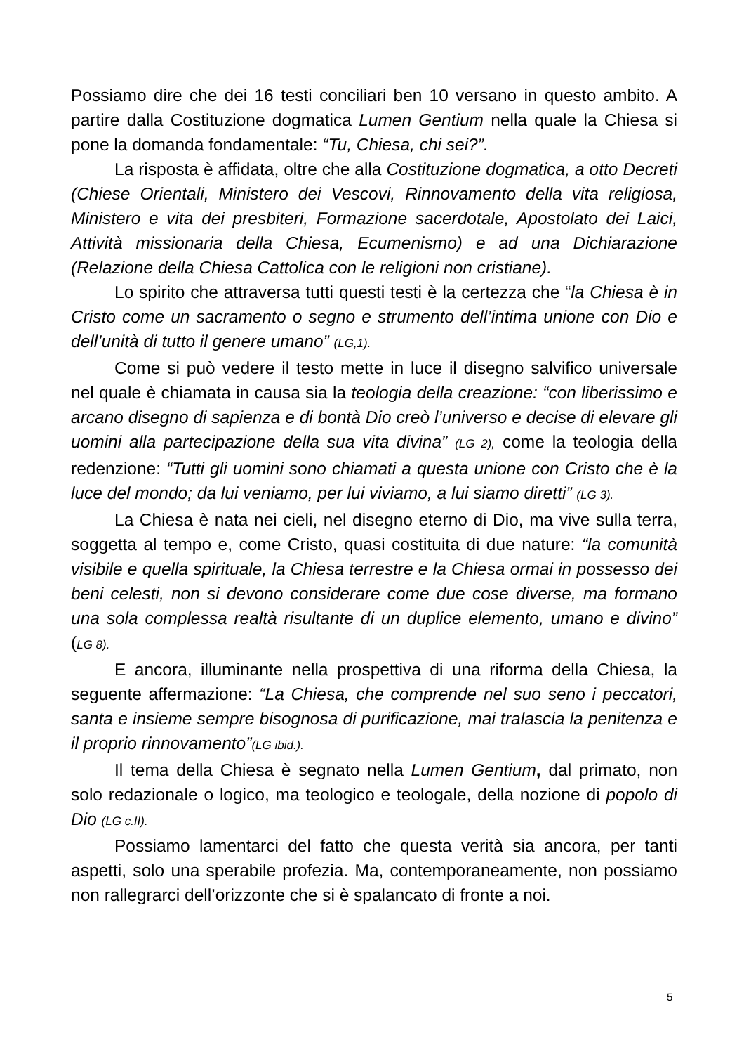Possiamo dire che dei 16 testi conciliari ben 10 versano in questo ambito. A partire dalla Costituzione dogmatica Lumen Gentium nella quale la Chiesa si pone la domanda fondamentale: “Tu, Chiesa, chi sei?”.
La risposta è affidata, oltre che alla Costituzione dogmatica, a otto Decreti (Chiese Orientali, Ministero dei Vescovi, Rinnovamento della vita religiosa, Ministero e vita dei presbiteri, Formazione sacerdotale, Apostolato dei Laici, Attività missionaria della Chiesa, Ecumenismo) e ad una Dichiarazione (Relazione della Chiesa Cattolica con le religioni non cristiane).
Lo spirito che attraversa tutti questi testi è la certezza che “la Chiesa è in Cristo come un sacramento o segno e strumento dell’intima unione con Dio e dell’unità di tutto il genere umano” (LG,1).
Come si può vedere il testo mette in luce il disegno salvifico universale nel quale è chiamata in causa sia la teologia della creazione: “con liberissimo e arcano disegno di sapienza e di bontà Dio creò l’universo e decise di elevare gli uomini alla partecipazione della sua vita divina” (LG 2), come la teologia della redenzione: “Tutti gli uomini sono chiamati a questa unione con Cristo che è la luce del mondo; da lui veniamo, per lui viviamo, a lui siamo diretti” (LG 3).
La Chiesa è nata nei cieli, nel disegno eterno di Dio, ma vive sulla terra, soggetta al tempo e, come Cristo, quasi costituita di due nature: “la comunità visibile e quella spirituale, la Chiesa terrestre e la Chiesa ormai in possesso dei beni celesti, non si devono considerare come due cose diverse, ma formano una sola complessa realtà risultante di un duplice elemento, umano e divino” (LG 8).
E ancora, illuminante nella prospettiva di una riforma della Chiesa, la seguente affermazione: “La Chiesa, che comprende nel suo seno i peccatori, santa e insieme sempre bisognosa di purificazione, mai tralascia la penitenza e il proprio rinnovamento”(LG ibid.).
Il tema della Chiesa è segnato nella Lumen Gentium, dal primato, non solo redazionale o logico, ma teologico e teologale, della nozione di popolo di Dio (LG c.II).
Possiamo lamentarci del fatto che questa verità sia ancora, per tanti aspetti, solo una sperabile profezia. Ma, contemporaneamente, non possiamo non rallegrarci dell’orizzonte che si è spalancato di fronte a noi.
5